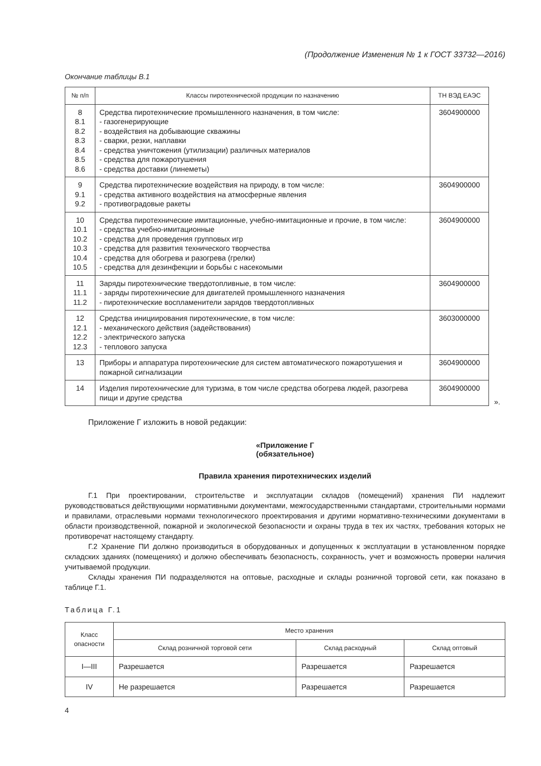(Продолжение Изменения № 1 к ГОСТ 33732—2016)
Окончание таблицы В.1
| № п/п | Классы пиротехнической продукции по назначению | ТН ВЭД ЕАЭС |
| --- | --- | --- |
| 8 8.1 8.2 8.3 8.4 8.5 8.6 | Средства пиротехнические промышленного назначения, в том числе: - газогенерирующие - воздействия на добывающие скважины - сварки, резки, наплавки - средства уничтожения (утилизации) различных материалов - средства для пожаротушения - средства доставки (линеметы) | 3604900000 |
| 9 9.1 9.2 | Средства пиротехнические воздействия на природу, в том числе: - средства активного воздействия на атмосферные явления - противоградовые ракеты | 3604900000 |
| 10 10.1 10.2 10.3 10.4 10.5 | Средства пиротехнические имитационные, учебно-имитационные и прочие, в том числе: - средства учебно-имитационные - средства для проведения групповых игр - средства для развития технического творчества - средства для обогрева и разогрева (грелки) - средства для дезинфекции и борьбы с насекомыми | 3604900000 |
| 11 11.1 11.2 | Заряды пиротехнические твердотопливные, в том числе: - заряды пиротехнические для двигателей промышленного назначения - пиротехнические воспламенители зарядов твердотопливных | 3604900000 |
| 12 12.1 12.2 12.3 | Средства инициирования пиротехнические, в том числе: - механического действия (задействования) - электрического запуска - теплового запуска | 3603000000 |
| 13 | Приборы и аппаратура пиротехнические для систем автоматического пожаротушения и пожарной сигнализации | 3604900000 |
| 14 | Изделия пиротехнические для туризма, в том числе средства обогрева людей, разогрева пищи и другие средства | 3604900000 |
».
Приложение Г изложить в новой редакции:
«Приложение Г
(обязательное)
Правила хранения пиротехнических изделий
Г.1 При проектировании, строительстве и эксплуатации складов (помещений) хранения ПИ надлежит руководствоваться действующими нормативными документами, межгосударственными стандартами, строительными нормами и правилами, отраслевыми нормами технологического проектирования и другими нормативно-техническими документами в области производственной, пожарной и экологической безопасности и охраны труда в тех их частях, требования которых не противоречат настоящему стандарту.
Г.2 Хранение ПИ должно производиться в оборудованных и допущенных к эксплуатации в установленном порядке складских зданиях (помещениях) и должно обеспечивать безопасность, сохранность, учет и возможность проверки наличия учитываемой продукции.
Склады хранения ПИ подразделяются на оптовые, расходные и склады розничной торговой сети, как показано в таблице Г.1.
Таблица Г.1
| Класс опасности | Место хранения | | |
| --- | --- | --- | --- |
| | Склад розничной торговой сети | Склад расходный | Склад оптовый |
| I—III | Разрешается | Разрешается | Разрешается |
| IV | Не разрешается | Разрешается | Разрешается |
4